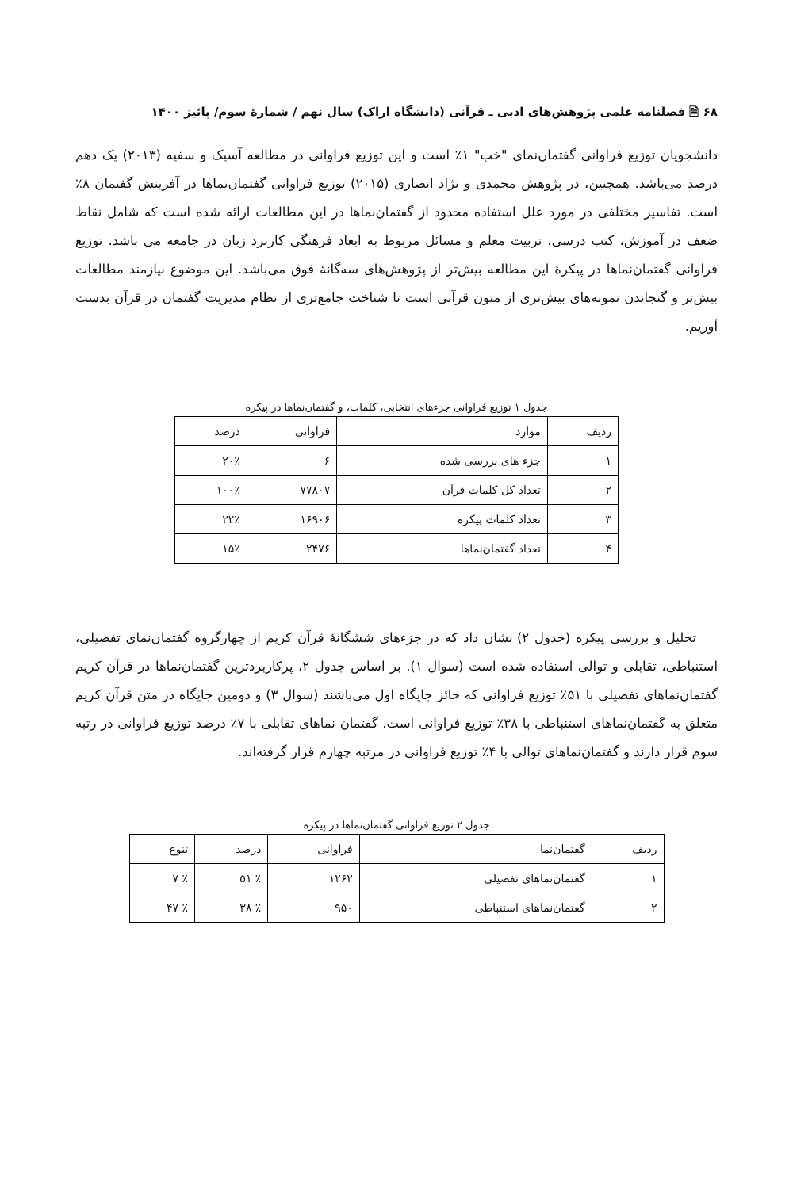۶۸ 🗎 فصلنامه علمی پژوهش‌های ادبی ـ قرآنی (دانشگاه اراک) سال نهم / شمارهٔ سوم/ پائیز ۱۴۰۰
دانشجویان توزیع فراوانی گفتمان‌نمای "خب" ۱٪ است و این توزیع فراوانی در مطالعه آسیک و سفیه (۲۰۱۳) یک دهم درصد می‌باشد. همچنین، در پژوهش محمدی و نژاد انصاری (۲۰۱۵) توزیع فراوانی گفتمان‌نماها در آفرینش گفتمان ۸٪ است. تفاسیر مختلفی در مورد علل استفاده محدود از گفتمان‌نماها در این مطالعات ارائه شده است که شامل نقاط ضعف در آموزش، کتب درسی، تربیت معلم و مسائل مربوط به ابعاد فرهنگی کاربرد زبان در جامعه می باشد. توزیع فراوانی گفتمان‌نماها در پیکرهٔ این مطالعه بیش‌تر از پژوهش‌های سه‌گانهٔ فوق می‌باشد. این موضوع نیازمند مطالعات بیش‌تر و گنجاندن نمونه‌های بیش‌تری از متون قرآنی است تا شناخت جامع‌تری از نظام مدیریت گفتمان در قرآن بدست آوریم.
جدول ۱ توزیع فراوانی جزءهای انتخابی، کلمات، و گفتمان‌نماها در پیکره
| ردیف | موارد | فراوانی | درصد |
| --- | --- | --- | --- |
| ۱ | جزء های بررسی شده | ۶ | ۲۰٪ |
| ۲ | تعداد کل کلمات قرآن | ۷۷۸۰۷ | ۱۰۰٪ |
| ۳ | تعداد کلمات پیکره | ۱۶۹۰۶ | ۲۲٪ |
| ۴ | تعداد گفتمان‌نماها | ۲۴۷۶ | ۱۵٪ |
تحلیل و بررسی پیکره (جدول ۲) نشان داد که در جزءهای ششگانهٔ قرآن کریم از چهارگروه گفتمان‌نمای تفصیلی، استنباطی، تقابلی و توالی استفاده شده است (سوال ۱). بر اساس جدول ۲، پرکاربردترین گفتمان‌نماها در قرآن کریم گفتمان‌نماهای تفصیلی با ۵۱٪ توزیع فراوانی که حائز جایگاه اول می‌باشند (سوال ۳) و دومین جایگاه در متن قرآن کریم متعلق به گفتمان‌نماهای استنباطی با ۳۸٪ توزیع فراوانی است. گفتمان نماهای تقابلی با ۷٪ درصد توزیع فراوانی در رتبه سوم قرار دارند و گفتمان‌نماهای توالی با ۴٪ توزیع فراوانی در مرتبه چهارم قرار گرفته‌اند.
جدول ۲ توزیع فراوانی گفتمان‌نماها در پیکره
| ردیف | گفتمان‌نما | فراوانی | درصد | تنوع |
| --- | --- | --- | --- | --- |
| ۱ | گفتمان‌نماهای تفصیلی | ۱۲۶۲ | ٪ ۵۱ | ٪ ۷ |
| ۲ | گفتمان‌نماهای استنباطی | ۹۵۰ | ٪ ۳۸ | ٪ ۴۷ |